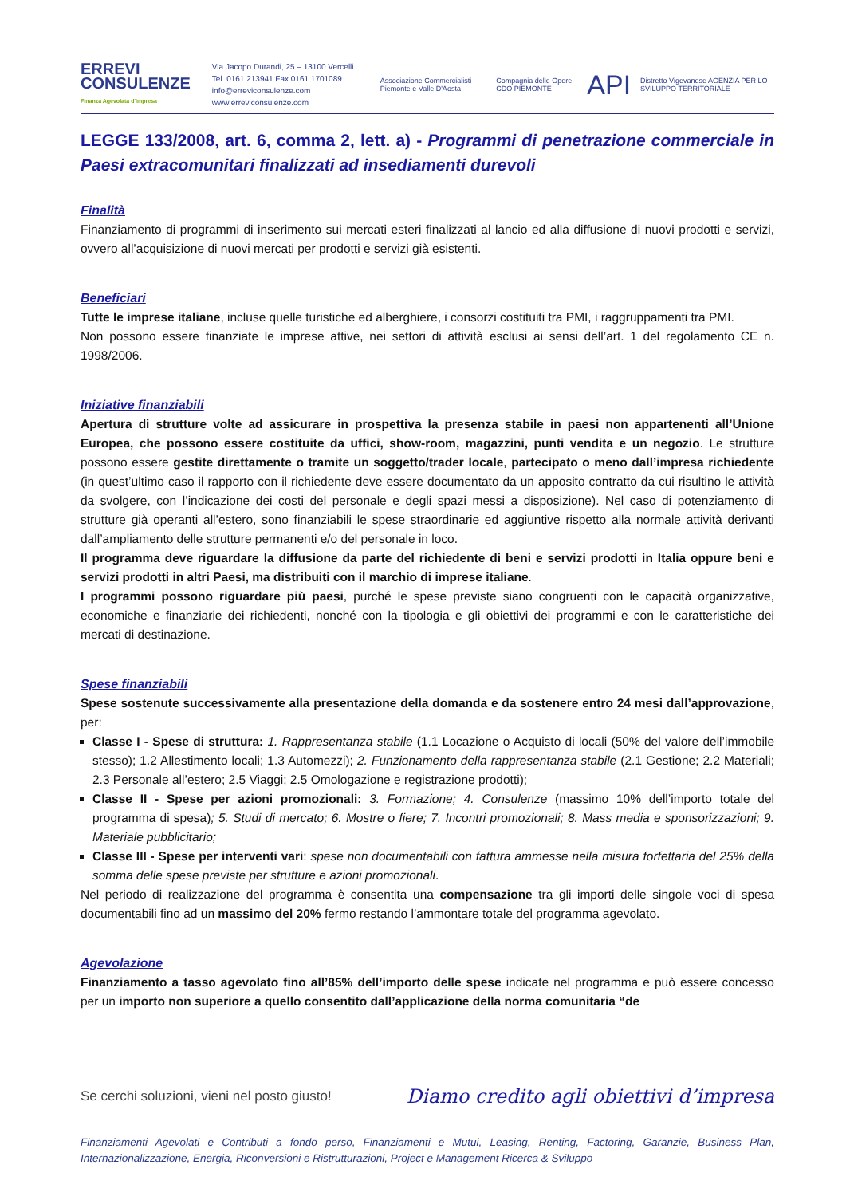ERREVI
CONSULENZE
Finanza Agevolata d'impresa
Via Jacopo Durandi, 25 – 13100 Vercelli
Tel. 0161.213941 Fax 0161.1701089
info@erreviconsulenze.com www.erreviconsulenze.com
Associazione Commercialisti Piemonte e Valle D'Aosta Compagnia delle Opere CDO PIEMONTE API Distretto Vigevanese AGENZIA PER LO SVILUPPO TERRITORIALE
LEGGE 133/2008, art. 6, comma 2, lett. a) - Programmi di penetrazione commerciale in Paesi extracomunitari finalizzati ad insediamenti durevoli
Finalità
Finanziamento di programmi di inserimento sui mercati esteri finalizzati al lancio ed alla diffusione di nuovi prodotti e servizi, ovvero all’acquisizione di nuovi mercati per prodotti e servizi già esistenti.
Beneficiari
Tutte le imprese italiane, incluse quelle turistiche ed alberghiere, i consorzi costituiti tra PMI, i raggruppamenti tra PMI.
Non possono essere finanziate le imprese attive, nei settori di attività esclusi ai sensi dell’art. 1 del regolamento CE n. 1998/2006.
Iniziative finanziabili
Apertura di strutture volte ad assicurare in prospettiva la presenza stabile in paesi non appartenenti all’Unione Europea, che possono essere costituite da uffici, show-room, magazzini, punti vendita e un negozio. Le strutture possono essere gestite direttamente o tramite un soggetto/trader locale, partecipato o meno dall’impresa richiedente (in quest’ultimo caso il rapporto con il richiedente deve essere documentato da un apposito contratto da cui risultino le attività da svolgere, con l’indicazione dei costi del personale e degli spazi messi a disposizione). Nel caso di potenziamento di strutture già operanti all’estero, sono finanziabili le spese straordinarie ed aggiuntive rispetto alla normale attività derivanti dall’ampliamento delle strutture permanenti e/o del personale in loco.
Il programma deve riguardare la diffusione da parte del richiedente di beni e servizi prodotti in Italia oppure beni e servizi prodotti in altri Paesi, ma distribuiti con il marchio di imprese italiane.
I programmi possono riguardare più paesi, purché le spese previste siano congruenti con le capacità organizzative, economiche e finanziarie dei richiedenti, nonché con la tipologia e gli obiettivi dei programmi e con le caratteristiche dei mercati di destinazione.
Spese finanziabili
Spese sostenute successivamente alla presentazione della domanda e da sostenere entro 24 mesi dall’approvazione, per:
Classe I - Spese di struttura: 1. Rappresentanza stabile (1.1 Locazione o Acquisto di locali (50% del valore dell’immobile stesso); 1.2 Allestimento locali; 1.3 Automezzi); 2. Funzionamento della rappresentanza stabile (2.1 Gestione; 2.2 Materiali; 2.3 Personale all’estero; 2.5 Viaggi; 2.5 Omologazione e registrazione prodotti);
Classe II - Spese per azioni promozionali: 3. Formazione; 4. Consulenze (massimo 10% dell’importo totale del programma di spesa); 5. Studi di mercato; 6. Mostre o fiere; 7. Incontri promozionali; 8. Mass media e sponsorizzazioni; 9. Materiale pubblicitario;
Classe III - Spese per interventi vari: spese non documentabili con fattura ammesse nella misura forfettaria del 25% della somma delle spese previste per strutture e azioni promozionali.
Nel periodo di realizzazione del programma è consentita una compensazione tra gli importi delle singole voci di spesa documentabili fino ad un massimo del 20% fermo restando l’ammontare totale del programma agevolato.
Agevolazione
Finanziamento a tasso agevolato fino all’85% dell’importo delle spese indicate nel programma e può essere concesso per un importo non superiore a quello consentito dall’applicazione della norma comunitaria “de
Se cerchi soluzioni, vieni nel posto giusto! Diamo credito agli obiettivi d’impresa
Finanziamenti Agevolati e Contributi a fondo perso, Finanziamenti e Mutui, Leasing, Renting, Factoring, Garanzie, Business Plan, Internazionalizzazione, Energia, Riconversioni e Ristrutturazioni, Project e Management Ricerca & Sviluppo